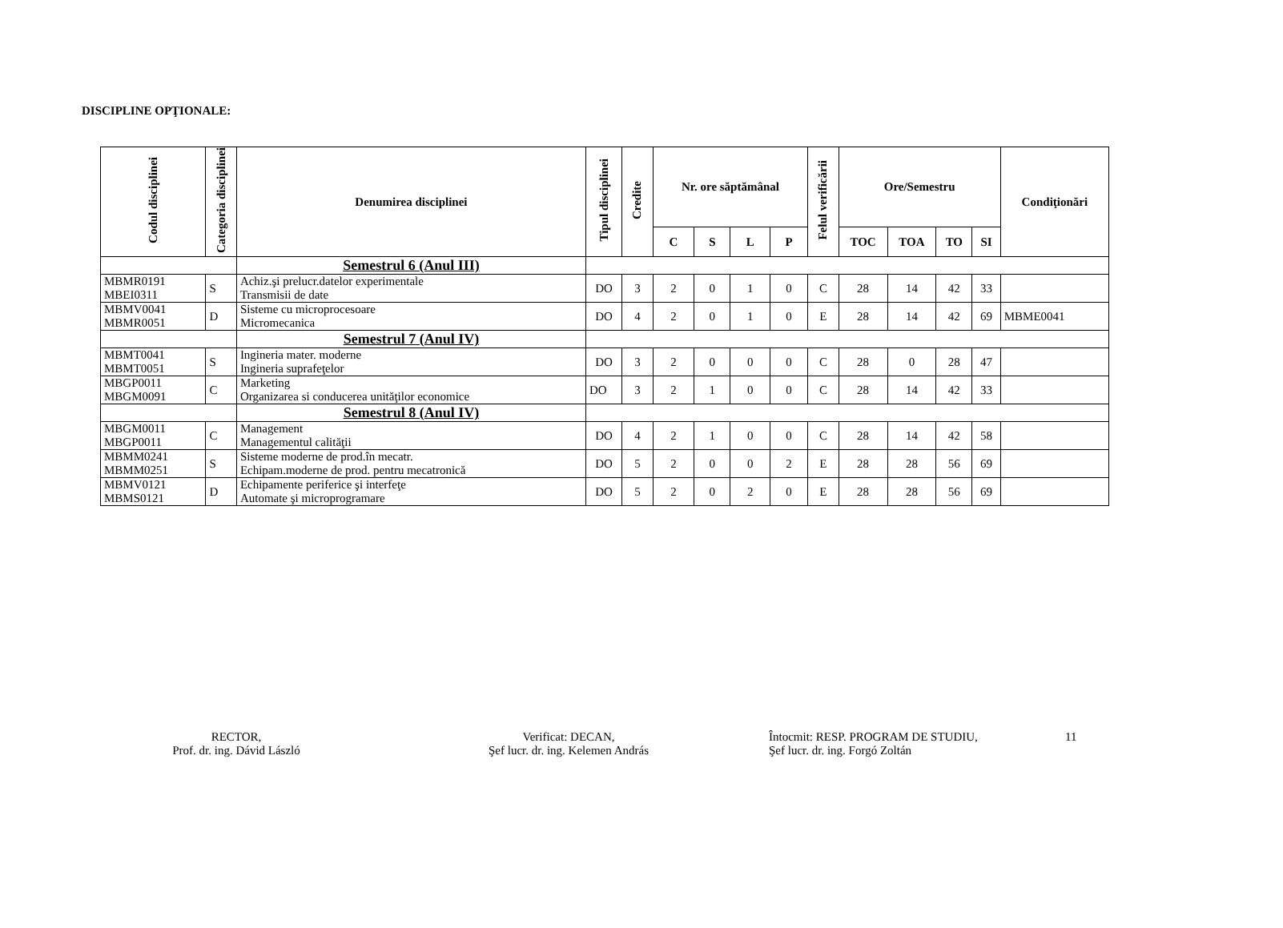DISCIPLINE OPŢIONALE:
| Codul disciplinei | Categoria disciplinei | Denumirea disciplinei | Tipul disciplinei | Credite | Nr. ore săptămânal | | | | Felul verificării | Ore/Semestru | | | | Condiţionări |
| --- | --- | --- | --- | --- | --- | --- | --- | --- | --- | --- | --- | --- | --- | --- |
| | | | | | C | S | L | P | | TOC | TOA | TO | SI | |
| | | Semestrul 6 (Anul III) | | | | | | | | | | | | |
| MBMR0191 MBEI0311 | S | Achiz.şi prelucr.datelor experimentale Transmisii de date | DO | 3 | 2 | 0 | 1 | 0 | C | 28 | 14 | 42 | 33 | |
| MBMV0041 MBMR0051 | D | Sisteme cu microprocesoare Micromecanica | DO | 4 | 2 | 0 | 1 | 0 | E | 28 | 14 | 42 | 69 | MBME0041 |
| | | Semestrul 7 (Anul IV) | | | | | | | | | | | | |
| MBMT0041 MBMT0051 | S | Ingineria mater. moderne Ingineria suprafeţelor | DO | 3 | 2 | 0 | 0 | 0 | C | 28 | 0 | 28 | 47 | |
| MBGP0011 MBGM0091 | C | Marketing Organizarea si conducerea unităţilor economice | DO | 3 | 2 | 1 | 0 | 0 | C | 28 | 14 | 42 | 33 | |
| | | Semestrul 8 (Anul IV) | | | | | | | | | | | | |
| MBGM0011 MBGP0011 | C | Management Managementul calităţii | DO | 4 | 2 | 1 | 0 | 0 | C | 28 | 14 | 42 | 58 | |
| MBMM0241 MBMM0251 | S | Sisteme moderne de prod.în mecatr. Echipam.moderne de prod. pentru mecatronică | DO | 5 | 2 | 0 | 0 | 2 | E | 28 | 28 | 56 | 69 | |
| MBMV0121 MBMS0121 | D | Echipamente periferice şi interfeţe Automate şi microprogramare | DO | 5 | 2 | 0 | 2 | 0 | E | 28 | 28 | 56 | 69 | |
RECTOR,
Prof. dr. ing. Dávid László
Verificat: DECAN,
Şef lucr. dr. ing. Kelemen András
Întocmit: RESP. PROGRAM DE STUDIU,
Şef lucr. dr. ing. Forgó Zoltán
11